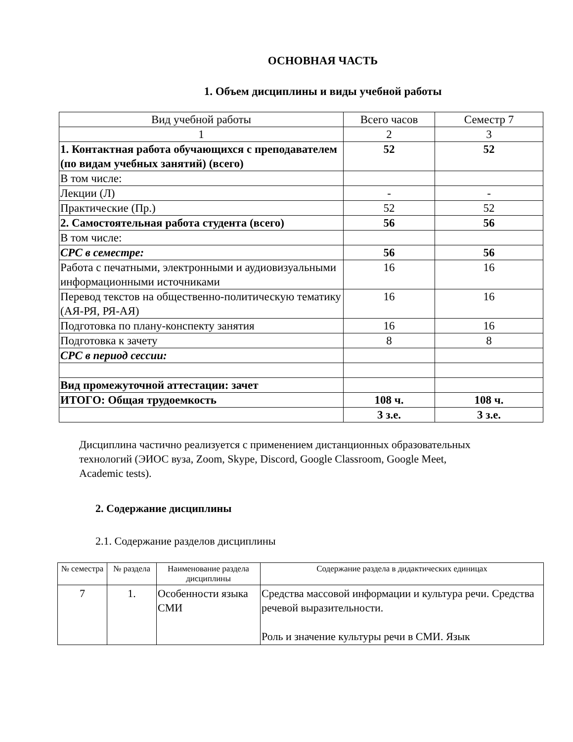ОСНОВНАЯ ЧАСТЬ
1. Объем дисциплины и виды учебной работы
| Вид учебной работы | Всего часов | Семестр 7 |
| 1 | 2 | 3 |
| 1. Контактная работа обучающихся с преподавателем (по видам учебных занятий) (всего) | 52 | 52 |
| В том числе: | | |
| Лекции (Л) | - | - |
| Практические (Пр.) | 52 | 52 |
| 2. Самостоятельная работа студента (всего) | 56 | 56 |
| В том числе: | | |
| СРС в семестре: | 56 | 56 |
| Работа с печатными, электронными и аудиовизуальными информационными источниками | 16 | 16 |
| Перевод текстов на общественно-политическую тематику (АЯ-РЯ, РЯ-АЯ) | 16 | 16 |
| Подготовка по плану-конспекту занятия | 16 | 16 |
| Подготовка к зачету | 8 | 8 |
| СРС в период сессии: | | |
| Вид промежуточной аттестации: зачет | | |
| ИТОГО: Общая трудоемкость | 108 ч. | 108 ч. |
| | 3 з.е. | 3 з.е. |
Дисциплина частично реализуется с применением дистанционных образовательных технологий (ЭИОС вуза, Zoom, Skype, Discord, Google Classroom, Google Meet, Academic tests).
2. Содержание дисциплины
2.1. Содержание разделов дисциплины
| № семестра | № раздела | Наименование раздела дисциплины | Содержание раздела в дидактических единицах |
| 7 | 1. | Особенности языка СМИ | Средства массовой информации и культура речи. Средства речевой выразительности. Роль и значение культуры речи в СМИ. Язык |